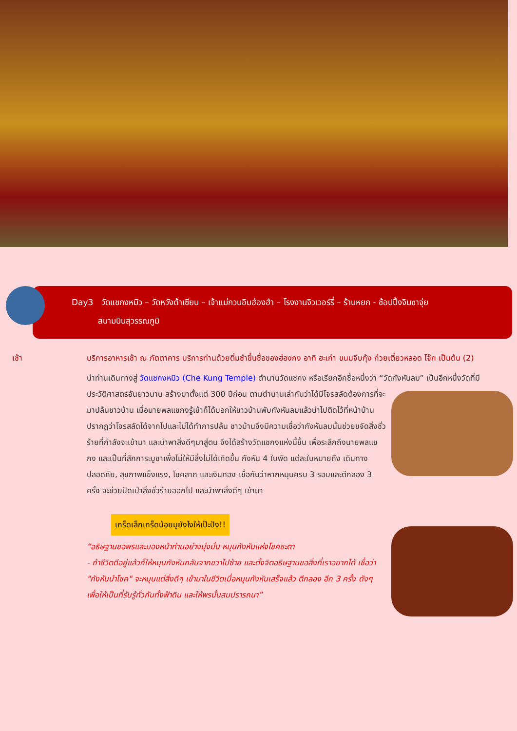Day3 วัดแชกงหมิว – วัดหวังต้าเซียน – เจ้าแม่กวนอิมฮ่องฮำ – โรงงานจิวเวอร์รี่ – ร้านหยก - ช้อปปิ้งจิมซาจุ่ย
สนามบินสุวรรณภูมิ
เช้า บริการอาหารเช้า ณ ภัตตาคาร บริการท่านด้วยติ่มซำขึ้นชื่อของฮ่องกง อาทิ ฮะเก๋า ขนมจีบกุ้ง ก๋วยเตี๋ยวหลอด โจ๊ก เป็นต้น (2)
นำท่านเดินทางสู่ วัดแชกงหมิว (Che Kung Temple) ตำนานวัดแชกง หรือเรียกอีกชื่อหนึ่งว่า “วัดกังหันลม” เป็นอีกหนึ่งวัดที่มี ประวัติศาสตร์อันยาวนาน สร้างมาตั้งแต่ 300 ปีก่อน ตามตำนานเล่ากันว่าได้มีโจรสลัดต้องการที่จะมาปล้นชาวบ้าน เมื่อนายพลแชกงรู้เข้าก็ได้บอกให้ชาวบ้านพับกังหันลมแล้วนำไปติดไว้ที่หน้าบ้าน ปรากฏว่าโจรสลัดได้จากไปและไม่ได้ทำการปล้น ชาวบ้านจึงมีความเชื่อว่ากังหันลมนั้นช่วยขจัดสิ่งชั่วร้ายที่กำลังจะเข้ามา และนำพาสิ่งดีๆมาสู่ตน จึงได้สร้างวัดแชกงแห่งนี้ขึ้น เพื่อระลึกถึงนายพลแชกง และเป็นที่สักการะบูชาเพื่อไม่ให้มีสิ่งไม่ได้เกิดขึ้น กังหัน 4 ใบพัด แต่ละใบหมายถึง เดินทางปลอดภัย, สุขภาพแข็งแรง, โชคลาภ และเงินทอง เชื่อกันว่าหากหมุนครบ 3 รอบและตีกลอง 3 ครั้ง จะช่วยปัดเป่าสิ่งชั่วร้ายออกไป และนำพาสิ่งดีๆ เข้ามา
เกร็ดเล็กเกร็ดน้อยมูยังไงให้เป๊ะปัง!!
“อธิษฐานขอพรและมองหน้าท่านอย่างมุ่งมั่น หมุนกังหันแห่งโชคชะตา
- ถ้าชีวิตดีอยู่แล้วก็ให้หมุนกังหันกลับจากขวาไปซ้าย และตั้งจิตอธิษฐานขอสิ่งที่เราอยากได้ เชื่อว่า "กังหันนำโชค" จะหมุนแต่สิ่งดีๆ เข้ามาในชีวิตเมื่อหมุนกังหันเสร็จแล้ว ตีกลอง อีก 3 ครั้ง ดังๆ เพื่อให้เป็นที่รับรู้ทั่วกันทั้งฟ้าดิน และให้พรนั้นสมปรารถนา”